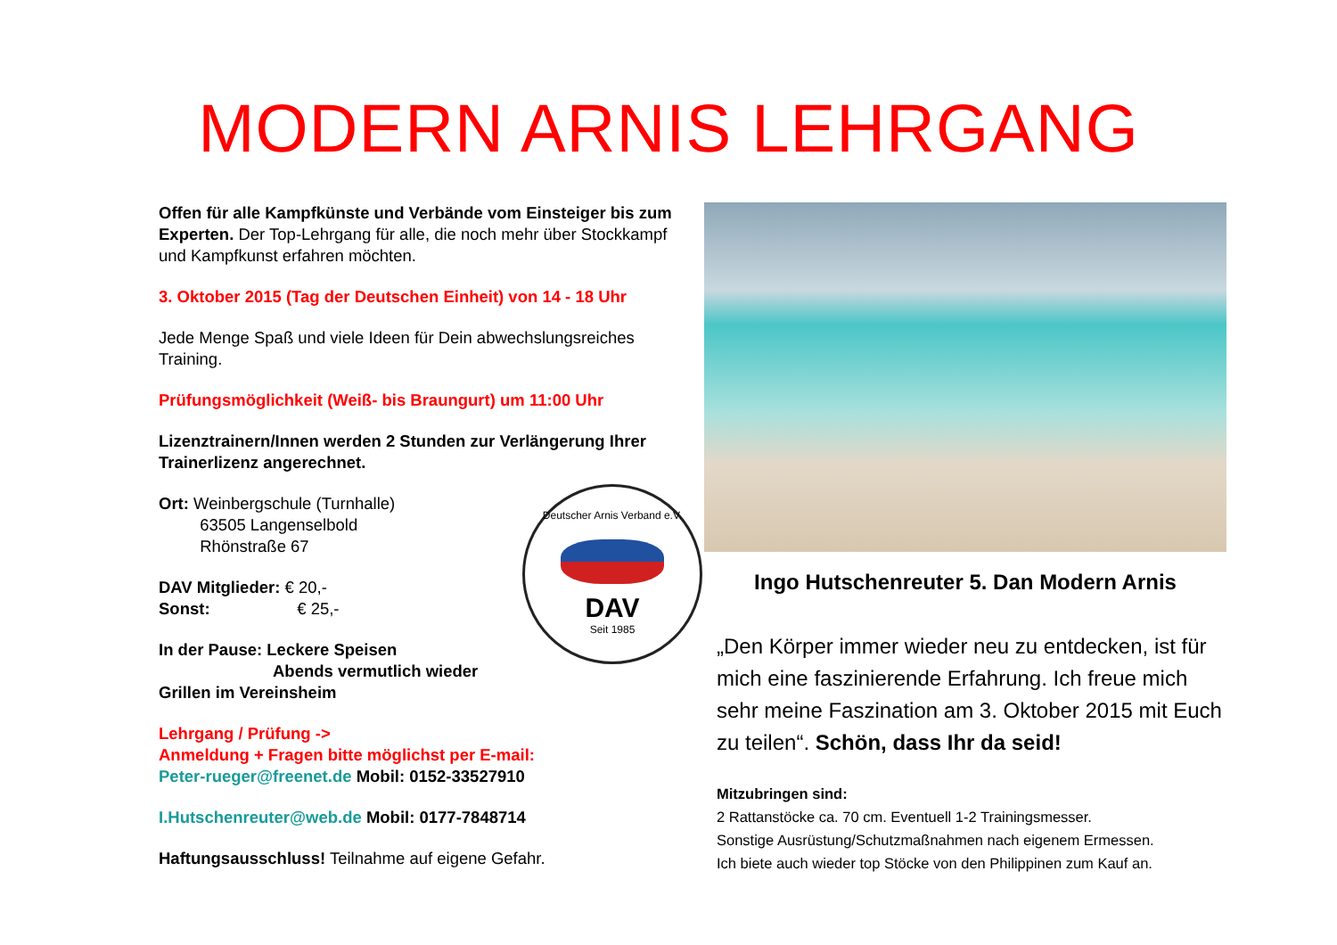MODERN ARNIS LEHRGANG
Offen für alle Kampfkünste und Verbände vom Einsteiger bis zum Experten. Der Top-Lehrgang für alle, die noch mehr über Stockkampf und Kampfkunst erfahren möchten.
3. Oktober 2015 (Tag der Deutschen Einheit) von 14 - 18 Uhr
Jede Menge Spaß und viele Ideen für Dein abwechslungsreiches Training.
Prüfungsmöglichkeit (Weiß- bis Braungurt) um 11:00 Uhr
Lizenztrainern/Innen werden 2 Stunden zur Verlängerung Ihrer Trainerlizenz angerechnet.
Deutscher Arnis Verband e.V.
DAV
Seit 1985
Ort: Weinbergschule (Turnhalle)
63505 Langenselbold
Rhönstraße 67
DAV Mitglieder: € 20,-
Sonst: € 25,-
In der Pause: Leckere Speisen
Abends vermutlich wieder Grillen im Vereinsheim
Lehrgang / Prüfung ->
Anmeldung + Fragen bitte möglichst per E-mail:
Peter-rueger@freenet.de Mobil: 0152-33527910
I.Hutschenreuter@web.de Mobil: 0177-7848714
Haftungsausschluss! Teilnahme auf eigene Gefahr.
Ingo Hutschenreuter 5. Dan Modern Arnis
„Den Körper immer wieder neu zu entdecken, ist für mich eine faszinierende Erfahrung. Ich freue mich sehr meine Faszination am 3. Oktober 2015 mit Euch zu teilen“. Schön, dass Ihr da seid!
Mitzubringen sind:
2 Rattanstöcke ca. 70 cm. Eventuell 1-2 Trainingsmesser.
Sonstige Ausrüstung/Schutzmaßnahmen nach eigenem Ermessen.
Ich biete auch wieder top Stöcke von den Philippinen zum Kauf an.